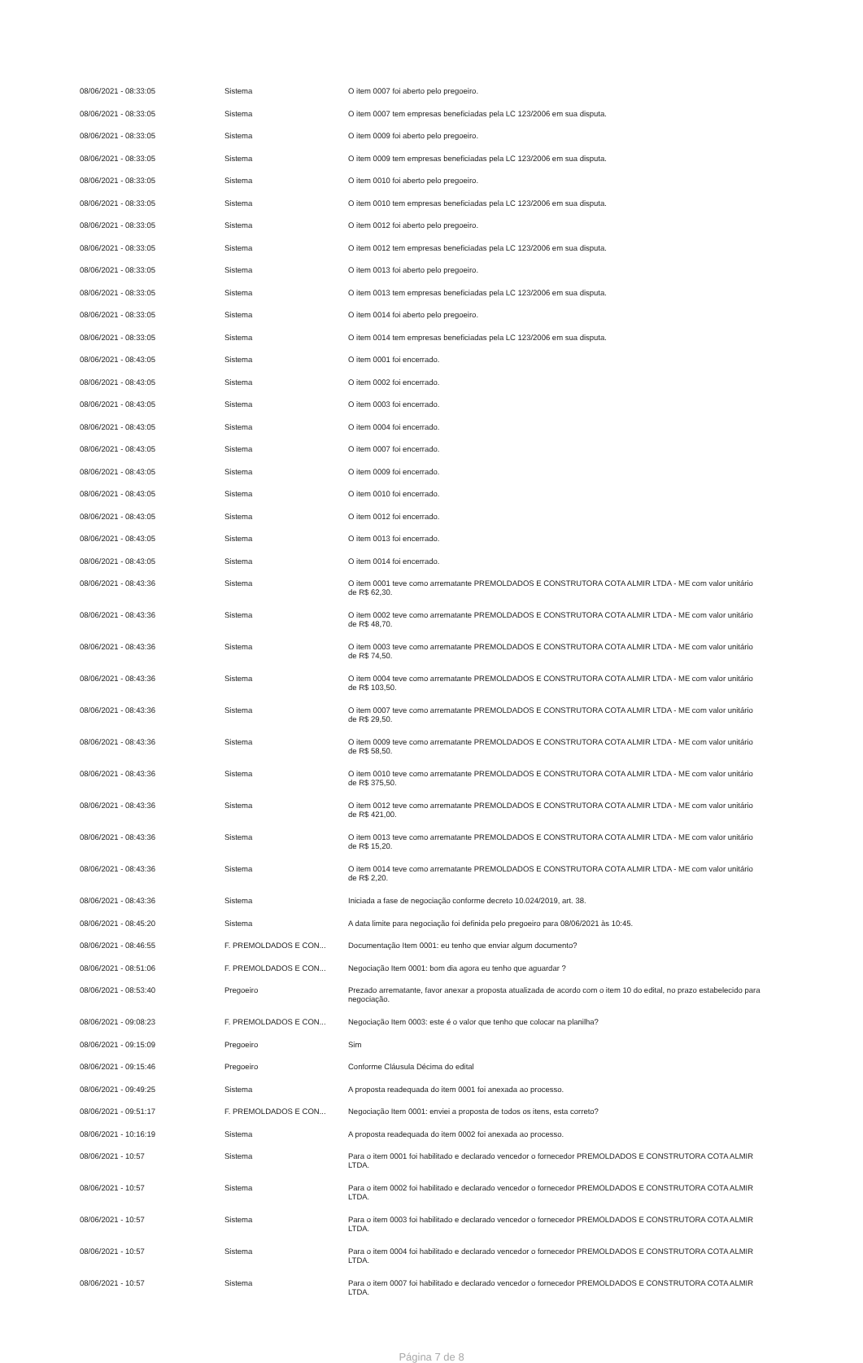| 08/06/2021 - 08:33:05 | Sistema | O item 0007 foi aberto pelo pregoeiro. |
| 08/06/2021 - 08:33:05 | Sistema | O item 0007 tem empresas beneficiadas pela LC 123/2006 em sua disputa. |
| 08/06/2021 - 08:33:05 | Sistema | O item 0009 foi aberto pelo pregoeiro. |
| 08/06/2021 - 08:33:05 | Sistema | O item 0009 tem empresas beneficiadas pela LC 123/2006 em sua disputa. |
| 08/06/2021 - 08:33:05 | Sistema | O item 0010 foi aberto pelo pregoeiro. |
| 08/06/2021 - 08:33:05 | Sistema | O item 0010 tem empresas beneficiadas pela LC 123/2006 em sua disputa. |
| 08/06/2021 - 08:33:05 | Sistema | O item 0012 foi aberto pelo pregoeiro. |
| 08/06/2021 - 08:33:05 | Sistema | O item 0012 tem empresas beneficiadas pela LC 123/2006 em sua disputa. |
| 08/06/2021 - 08:33:05 | Sistema | O item 0013 foi aberto pelo pregoeiro. |
| 08/06/2021 - 08:33:05 | Sistema | O item 0013 tem empresas beneficiadas pela LC 123/2006 em sua disputa. |
| 08/06/2021 - 08:33:05 | Sistema | O item 0014 foi aberto pelo pregoeiro. |
| 08/06/2021 - 08:33:05 | Sistema | O item 0014 tem empresas beneficiadas pela LC 123/2006 em sua disputa. |
| 08/06/2021 - 08:43:05 | Sistema | O item 0001 foi encerrado. |
| 08/06/2021 - 08:43:05 | Sistema | O item 0002 foi encerrado. |
| 08/06/2021 - 08:43:05 | Sistema | O item 0003 foi encerrado. |
| 08/06/2021 - 08:43:05 | Sistema | O item 0004 foi encerrado. |
| 08/06/2021 - 08:43:05 | Sistema | O item 0007 foi encerrado. |
| 08/06/2021 - 08:43:05 | Sistema | O item 0009 foi encerrado. |
| 08/06/2021 - 08:43:05 | Sistema | O item 0010 foi encerrado. |
| 08/06/2021 - 08:43:05 | Sistema | O item 0012 foi encerrado. |
| 08/06/2021 - 08:43:05 | Sistema | O item 0013 foi encerrado. |
| 08/06/2021 - 08:43:05 | Sistema | O item 0014 foi encerrado. |
| 08/06/2021 - 08:43:36 | Sistema | O item 0001 teve como arrematante PREMOLDADOS E CONSTRUTORA COTA ALMIR LTDA - ME com valor unitário de R$ 62,30. |
| 08/06/2021 - 08:43:36 | Sistema | O item 0002 teve como arrematante PREMOLDADOS E CONSTRUTORA COTA ALMIR LTDA - ME com valor unitário de R$ 48,70. |
| 08/06/2021 - 08:43:36 | Sistema | O item 0003 teve como arrematante PREMOLDADOS E CONSTRUTORA COTA ALMIR LTDA - ME com valor unitário de R$ 74,50. |
| 08/06/2021 - 08:43:36 | Sistema | O item 0004 teve como arrematante PREMOLDADOS E CONSTRUTORA COTA ALMIR LTDA - ME com valor unitário de R$ 103,50. |
| 08/06/2021 - 08:43:36 | Sistema | O item 0007 teve como arrematante PREMOLDADOS E CONSTRUTORA COTA ALMIR LTDA - ME com valor unitário de R$ 29,50. |
| 08/06/2021 - 08:43:36 | Sistema | O item 0009 teve como arrematante PREMOLDADOS E CONSTRUTORA COTA ALMIR LTDA - ME com valor unitário de R$ 58,50. |
| 08/06/2021 - 08:43:36 | Sistema | O item 0010 teve como arrematante PREMOLDADOS E CONSTRUTORA COTA ALMIR LTDA - ME com valor unitário de R$ 375,50. |
| 08/06/2021 - 08:43:36 | Sistema | O item 0012 teve como arrematante PREMOLDADOS E CONSTRUTORA COTA ALMIR LTDA - ME com valor unitário de R$ 421,00. |
| 08/06/2021 - 08:43:36 | Sistema | O item 0013 teve como arrematante PREMOLDADOS E CONSTRUTORA COTA ALMIR LTDA - ME com valor unitário de R$ 15,20. |
| 08/06/2021 - 08:43:36 | Sistema | O item 0014 teve como arrematante PREMOLDADOS E CONSTRUTORA COTA ALMIR LTDA - ME com valor unitário de R$ 2,20. |
| 08/06/2021 - 08:43:36 | Sistema | Iniciada a fase de negociação conforme decreto 10.024/2019, art. 38. |
| 08/06/2021 - 08:45:20 | Sistema | A data limite para negociação foi definida pelo pregoeiro para 08/06/2021 às 10:45. |
| 08/06/2021 - 08:46:55 | F. PREMOLDADOS E CON... | Documentação Item 0001: eu tenho que enviar algum documento? |
| 08/06/2021 - 08:51:06 | F. PREMOLDADOS E CON... | Negociação Item 0001: bom dia agora eu tenho que aguardar ? |
| 08/06/2021 - 08:53:40 | Pregoeiro | Prezado arrematante, favor anexar a proposta atualizada de acordo com o item 10 do edital, no prazo estabelecido para negociação. |
| 08/06/2021 - 09:08:23 | F. PREMOLDADOS E CON... | Negociação Item 0003: este é o valor que tenho que colocar na planilha? |
| 08/06/2021 - 09:15:09 | Pregoeiro | Sim |
| 08/06/2021 - 09:15:46 | Pregoeiro | Conforme Cláusula Décima do edital |
| 08/06/2021 - 09:49:25 | Sistema | A proposta readequada do item 0001 foi anexada ao processo. |
| 08/06/2021 - 09:51:17 | F. PREMOLDADOS E CON... | Negociação Item 0001: enviei a proposta de todos os itens, esta correto? |
| 08/06/2021 - 10:16:19 | Sistema | A proposta readequada do item 0002 foi anexada ao processo. |
| 08/06/2021 - 10:57 | Sistema | Para o item 0001 foi habilitado e declarado vencedor o fornecedor PREMOLDADOS E CONSTRUTORA COTA ALMIR LTDA. |
| 08/06/2021 - 10:57 | Sistema | Para o item 0002 foi habilitado e declarado vencedor o fornecedor PREMOLDADOS E CONSTRUTORA COTA ALMIR LTDA. |
| 08/06/2021 - 10:57 | Sistema | Para o item 0003 foi habilitado e declarado vencedor o fornecedor PREMOLDADOS E CONSTRUTORA COTA ALMIR LTDA. |
| 08/06/2021 - 10:57 | Sistema | Para o item 0004 foi habilitado e declarado vencedor o fornecedor PREMOLDADOS E CONSTRUTORA COTA ALMIR LTDA. |
| 08/06/2021 - 10:57 | Sistema | Para o item 0007 foi habilitado e declarado vencedor o fornecedor PREMOLDADOS E CONSTRUTORA COTA ALMIR LTDA. |
Página 7 de 8